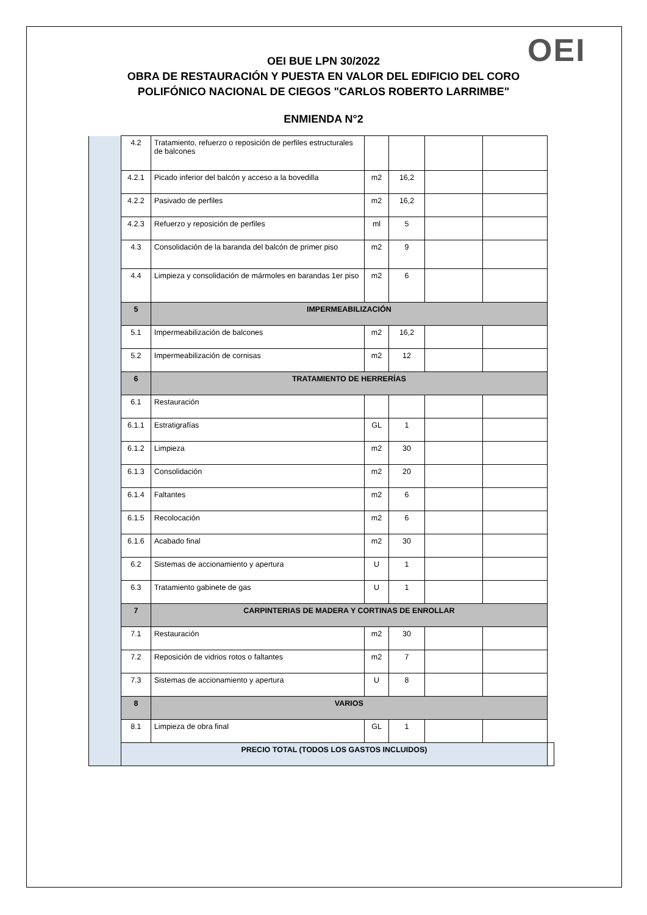OEI
OEI BUE LPN 30/2022
OBRA DE RESTAURACIÓN Y PUESTA EN VALOR DEL EDIFICIO DEL CORO
POLIFÓNICO NACIONAL DE CIEGOS "CARLOS ROBERTO LARRIMBE"
ENMIENDA N°2
| | 4.2 | Tratamiento, refuerzo o reposición de perfiles estructurales de balcones | | | | | |
| | 4.2.1 | Picado inferior del balcón y acceso a la bovedilla | m2 | 16,2 | | | |
| | 4.2.2 | Pasivado de perfiles | m2 | 16,2 | | | |
| | 4.2.3 | Refuerzo y reposición de perfiles | ml | 5 | | | |
| | 4.3 | Consolidación de la baranda del balcón de primer piso | m2 | 9 | | | |
| | 4.4 | Limpieza y consolidación de mármoles en barandas 1er piso | m2 | 6 | | | |
| | 5 | IMPERMEABILIZACIÓN | | | | | |
| | 5.1 | Impermeabilización de balcones | m2 | 16,2 | | | |
| | 5.2 | Impermeabilización de cornisas | m2 | 12 | | | |
| | 6 | TRATAMIENTO DE HERRERÍAS | | | | | |
| | 6.1 | Restauración | | | | | |
| | 6.1.1 | Estratigrafías | GL | 1 | | | |
| | 6.1.2 | Limpieza | m2 | 30 | | | |
| | 6.1.3 | Consolidación | m2 | 20 | | | |
| | 6.1.4 | Faltantes | m2 | 6 | | | |
| | 6.1.5 | Recolocación | m2 | 6 | | | |
| | 6.1.6 | Acabado final | m2 | 30 | | | |
| | 6.2 | Sistemas de accionamiento y apertura | U | 1 | | | |
| | 6.3 | Tratamiento gabinete de gas | U | 1 | | | |
| | 7 | CARPINTERIAS DE MADERA Y CORTINAS DE ENROLLAR | | | | | |
| | 7.1 | Restauración | m2 | 30 | | | |
| | 7.2 | Reposición de vidrios rotos o faltantes | m2 | 7 | | | |
| | 7.3 | Sistemas de accionamiento y apertura | U | 8 | | | |
| | 8 | VARIOS | | | | | |
| | 8.1 | Limpieza de obra final | GL | 1 | | | |
| | PRECIO TOTAL (TODOS LOS GASTOS INCLUIDOS) | | | | | | |